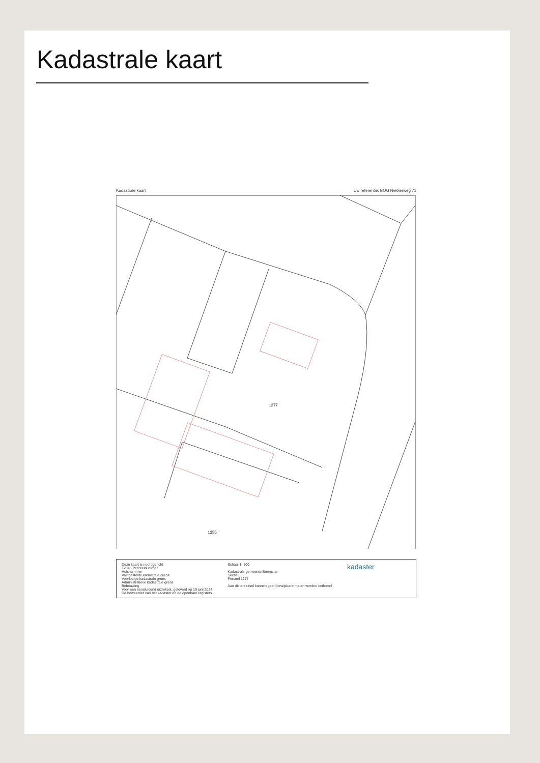Kadastrale kaart
Kadastrale kaart Uw referentie: BOG Nekkerweg 71
1277
1355
Deze kaart is noordgericht
12345 Perceelnummer
Huisnummer
Vastgestelde kadastrale grens
Voorlopige kadastrale grens
Administratieve kadastrale grens
Bebouwing
Voor een eensluidend uittreksel, geleverd op 19 juni 2024
De bewaarder van het kadaster en de openbare registers
Schaal 1: 500
Kadastrale gemeente Beemster
Sectie E
Perceel 1277
Aan dit uittreksel kunnen geen bewijsbare maten worden ontleend
kadaster